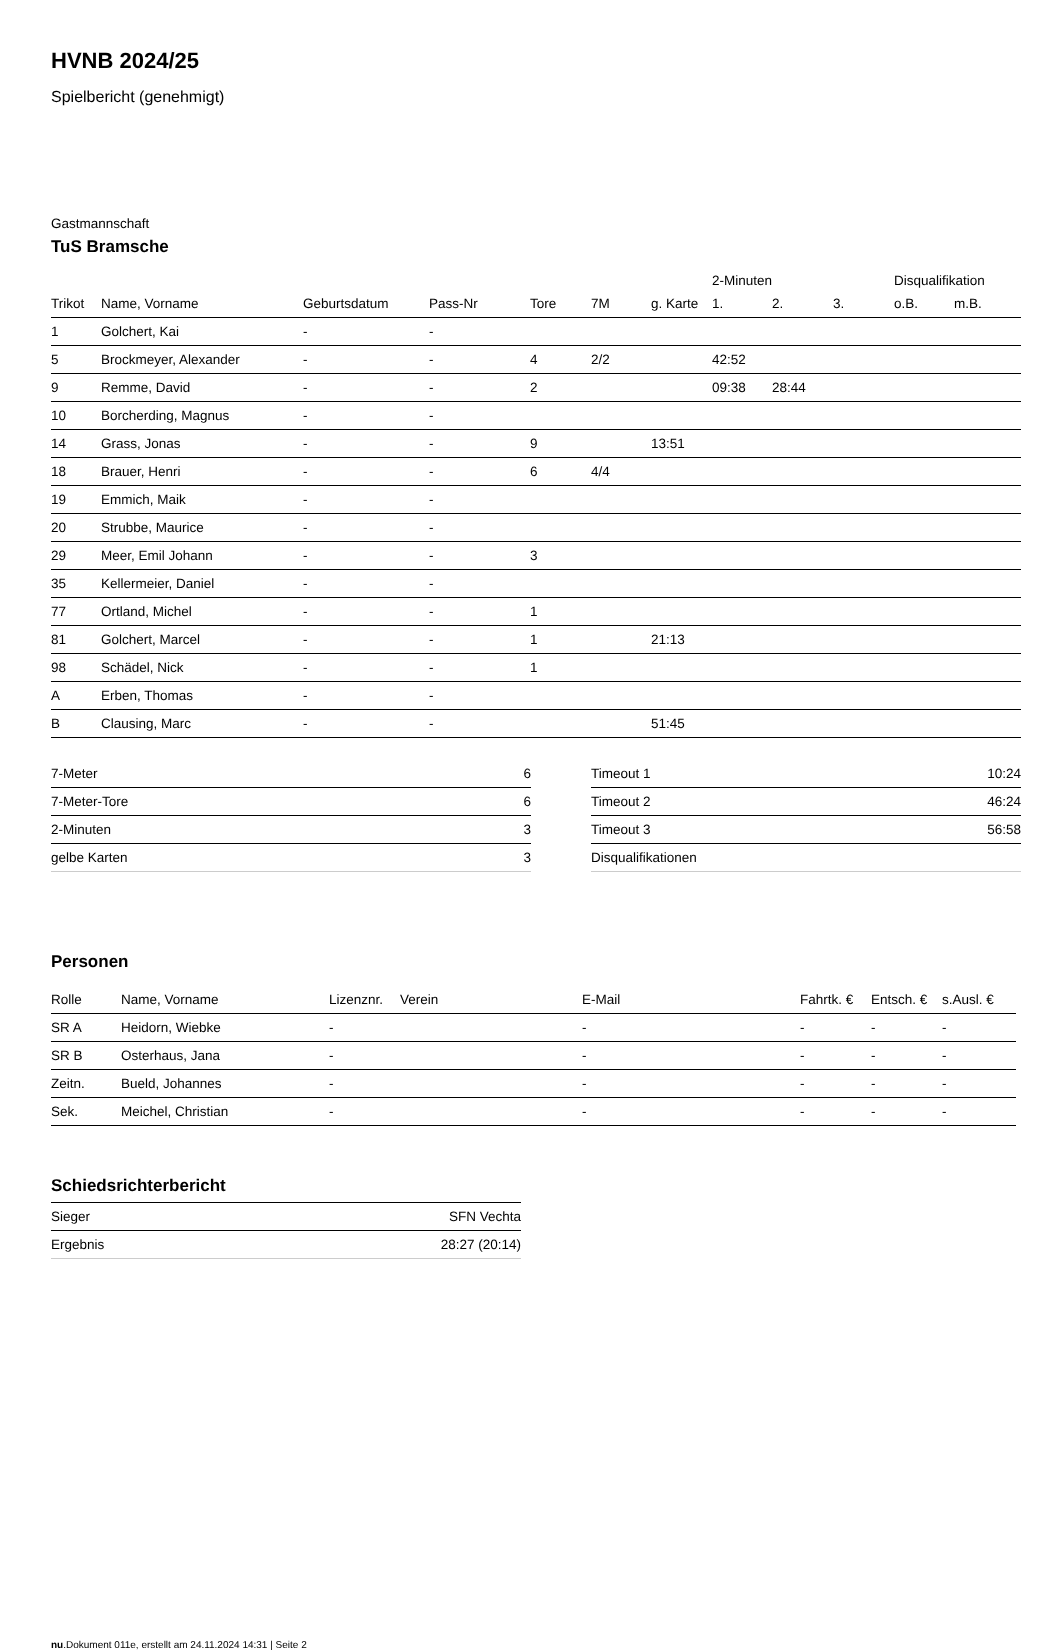HVNB 2024/25
Spielbericht (genehmigt)
Gastmannschaft
TuS Bramsche
| | | | | | | | 2-Minuten | | | Disqualifikation | |
| --- | --- | --- | --- | --- | --- | --- | --- | --- | --- | --- | --- |
| Trikot | Name, Vorname | Geburtsdatum | Pass-Nr | Tore | 7M | g. Karte | 1. | 2. | 3. | o.B. | m.B. |
| 1 | Golchert, Kai | - | - | | | | | | | | |
| 5 | Brockmeyer, Alexander | - | - | 4 | 2/2 | | 42:52 | | | | |
| 9 | Remme, David | - | - | 2 | | | 09:38 | 28:44 | | | |
| 10 | Borcherding, Magnus | - | - | | | | | | | | |
| 14 | Grass, Jonas | - | - | 9 | | 13:51 | | | | | |
| 18 | Brauer, Henri | - | - | 6 | 4/4 | | | | | | |
| 19 | Emmich, Maik | - | - | | | | | | | | |
| 20 | Strubbe, Maurice | - | - | | | | | | | | |
| 29 | Meer, Emil Johann | - | - | 3 | | | | | | | |
| 35 | Kellermeier, Daniel | - | - | | | | | | | | |
| 77 | Ortland, Michel | - | - | 1 | | | | | | | |
| 81 | Golchert, Marcel | - | - | 1 | | 21:13 | | | | | |
| 98 | Schädel, Nick | - | - | 1 | | | | | | | |
| A | Erben, Thomas | - | - | | | | | | | | |
| B | Clausing, Marc | - | - | | | 51:45 | | | | | |
| 7-Meter | 6 |
| 7-Meter-Tore | 6 |
| 2-Minuten | 3 |
| gelbe Karten | 3 |
| Timeout 1 | 10:24 |
| Timeout 2 | 46:24 |
| Timeout 3 | 56:58 |
| Disqualifikationen | |
Personen
| Rolle | Name, Vorname | Lizenznr. | Verein | E-Mail | Fahrtk. € | Entsch. € | s.Ausl. € |
| --- | --- | --- | --- | --- | --- | --- | --- |
| SR A | Heidorn, Wiebke | - | | - | - | - | - |
| SR B | Osterhaus, Jana | - | | - | - | - | - |
| Zeitn. | Bueld, Johannes | - | | - | - | - | - |
| Sek. | Meichel, Christian | - | | - | - | - | - |
Schiedsrichterbericht
| Sieger | SFN Vechta |
| Ergebnis | 28:27 (20:14) |
nu.Dokument 011e, erstellt am 24.11.2024 14:31 | Seite 2